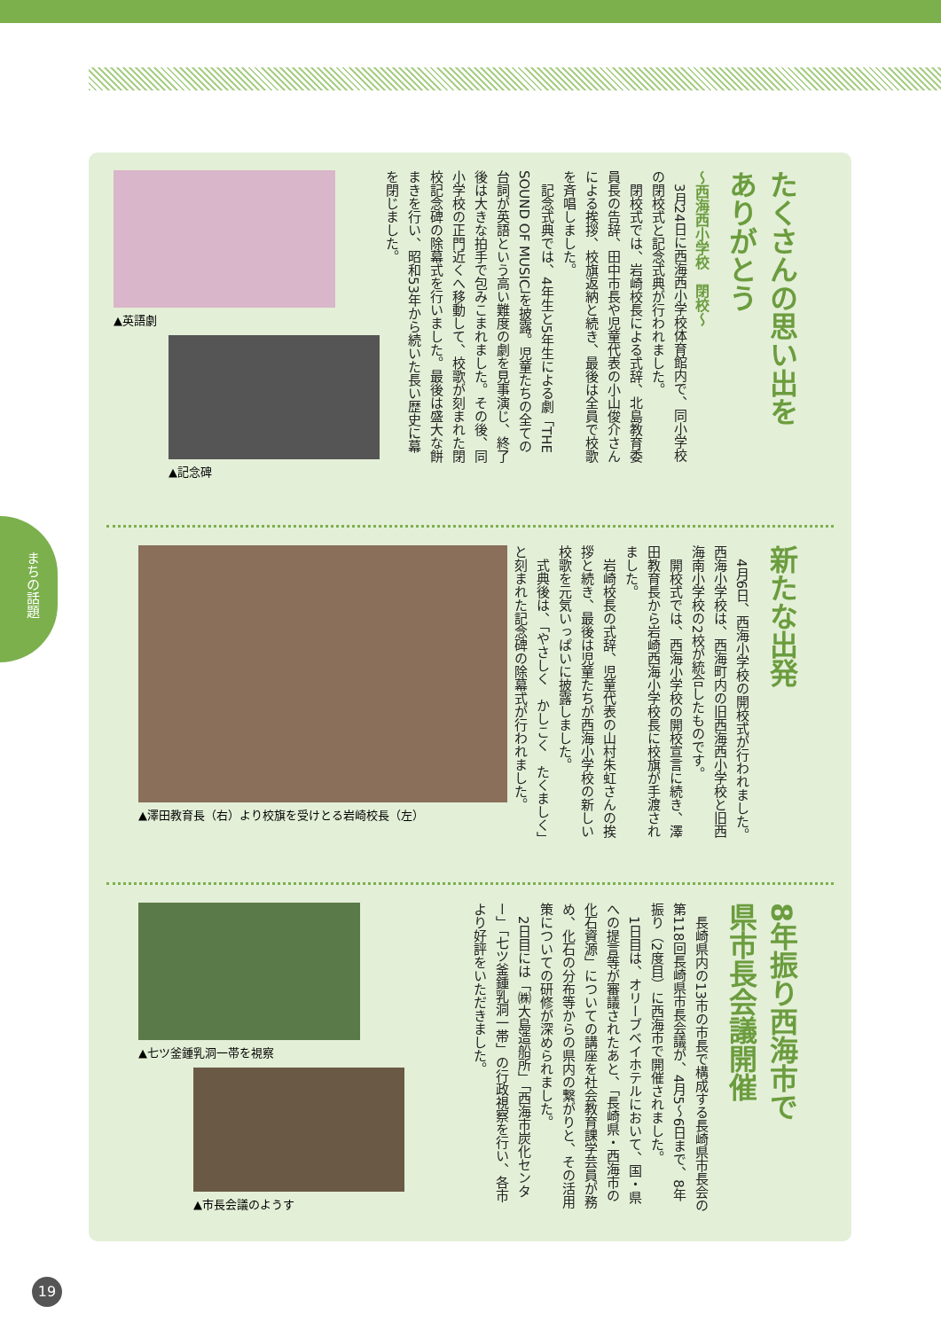まちの話題
たくさんの思い出を
ありがとう
～西海西小学校　閉校～
　3月24日に西海西小学校体育館内で、同小学校の閉校式と記念式典が行われました。
　閉校式では、岩崎校長による式辞、北島教育委員長の告辞、田中市長や児童代表の小山俊介さんによる挨拶、校旗返納と続き、最後は全員で校歌を斉唱しました。
　記念式典では、4年生と5年生による劇「THE SOUND OF MUSIC」を披露。児童たちの全ての台詞が英語という高い難度の劇を見事演じ、終了後は大きな拍手で包みこまれました。その後、同小学校の正門近くへ移動して、校歌が刻まれた閉校記念碑の除幕式を行いました。最後は盛大な餅まきを行い、昭和53年から続いた長い歴史に幕を閉じました。
▲英語劇
▲記念碑
新たな出発
　4月6日、西海小学校の開校式が行われました。西海小学校は、西海町内の旧西海西小学校と旧西海南小学校の2校が統合したものです。
　開校式では、西海小学校の開校宣言に続き、澤田教育長から岩崎西海小学校長に校旗が手渡されました。
　岩崎校長の式辞、児童代表の山村朱虹さんの挨拶と続き、最後は児童たちが西海小学校の新しい校歌を元気いっぱいに披露しました。
　式典後は、「やさしく　かしこく　たくましく」と刻まれた記念碑の除幕式が行われました。
▲澤田教育長（右）より校旗を受けとる岩崎校長（左）
8年振り西海市で
県市長会議開催
　長崎県内の13市の市長で構成する長崎県市長会の第118回長崎県市長会議が、4月5～6日まで、8年振り（2度目）に西海市で開催されました。
　1日目は、オリーブベイホテルにおいて、国・県への提言等が審議されたあと、「長崎県・西海市の化石資源」についての講座を社会教育課学芸員が務め、化石の分布等からの県内の繋がりと、その活用策についての研修が深められました。
　2日目には「㈱大島造船所」「西海市炭化センター」「七ツ釜鍾乳洞一帯」の行政視察を行い、各市より好評をいただきました。
▲七ツ釜鍾乳洞一帯を視察
▲市長会議のようす
19